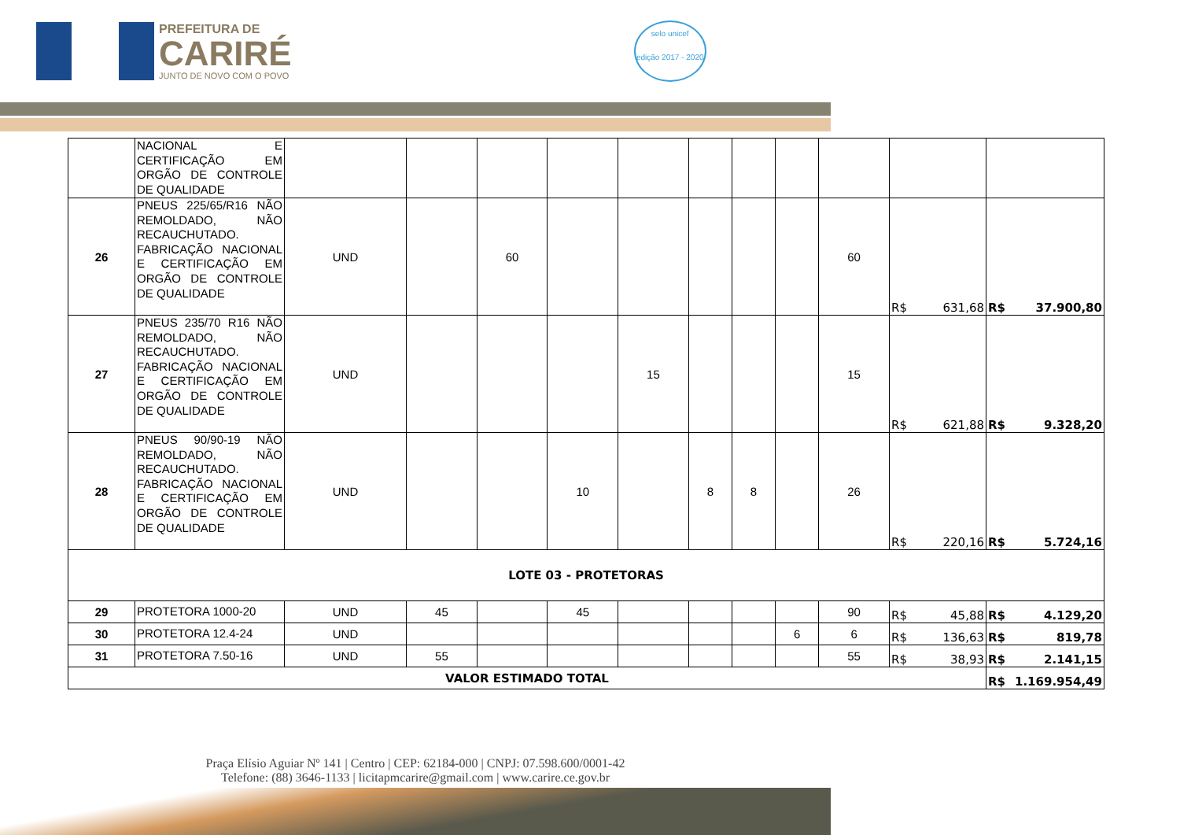PREFEITURA DE
CARIRÉ
JUNTO DE NOVO COM O POVO
selo unicef
edição 2017 - 2020
| | NACIONAL E CERTIFICAÇÃO EM ORGÃO DE CONTROLE DE QUALIDADE | | | | | | | | | | | |
| 26 | PNEUS 225/65/R16 NÃO REMOLDADO, NÃO RECAUCHUTADO. FABRICAÇÃO NACIONAL E CERTIFICAÇÃO EM ORGÃO DE CONTROLE DE QUALIDADE | UND | | 60 | | | | | | 60 | R$ 631,68 | R$ 37.900,80 |
| 27 | PNEUS 235/70 R16 NÃO REMOLDADO, NÃO RECAUCHUTADO. FABRICAÇÃO NACIONAL E CERTIFICAÇÃO EM ORGÃO DE CONTROLE DE QUALIDADE | UND | | | | 15 | | | | 15 | R$ 621,88 | R$ 9.328,20 |
| 28 | PNEUS 90/90-19 NÃO REMOLDADO, NÃO RECAUCHUTADO. FABRICAÇÃO NACIONAL E CERTIFICAÇÃO EM ORGÃO DE CONTROLE DE QUALIDADE | UND | | | 10 | | 8 | 8 | | 26 | R$ 220,16 | R$ 5.724,16 |
| LOTE 03 - PROTETORAS | | | | | | | | | | | | |
| 29 | PROTETORA 1000-20 | UND | 45 | | 45 | | | | | 90 | R$ 45,88 | R$ 4.129,20 |
| 30 | PROTETORA 12.4-24 | UND | | | | | | | 6 | 6 | R$ 136,63 | R$ 819,78 |
| 31 | PROTETORA 7.50-16 | UND | 55 | | | | | | | 55 | R$ 38,93 | R$ 2.141,15 |
| VALOR ESTIMADO TOTAL | | | | | | | | | | | | R$ 1.169.954,49 |
Praça Elísio Aguiar Nº 141 | Centro | CEP: 62184-000 | CNPJ: 07.598.600/0001-42
Telefone: (88) 3646-1133 | licitapmcarire@gmail.com | www.carire.ce.gov.br